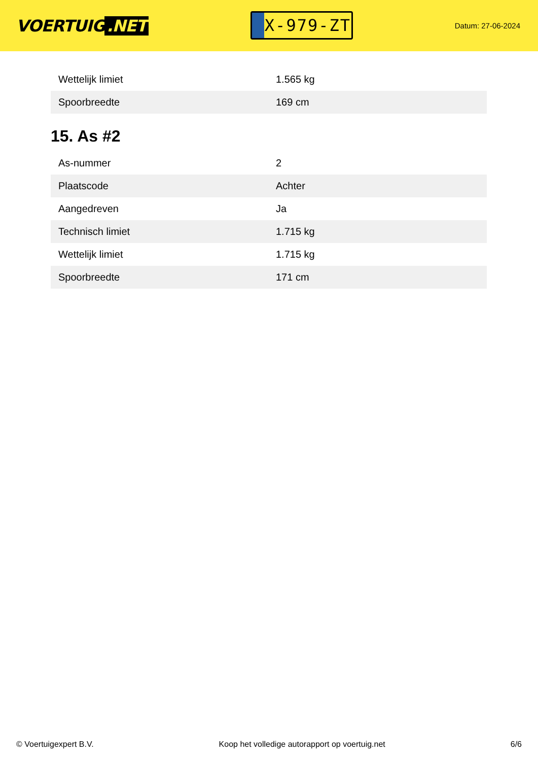VOERTUIG.NET
X-979-ZT
Datum: 27-06-2024
| Wettelijk limiet | 1.565 kg |
| Spoorbreedte | 169 cm |
15. As #2
| As-nummer | 2 |
| Plaatscode | Achter |
| Aangedreven | Ja |
| Technisch limiet | 1.715 kg |
| Wettelijk limiet | 1.715 kg |
| Spoorbreedte | 171 cm |
© Voertuigexpert B.V. Koop het volledige autorapport op voertuig.net 6/6